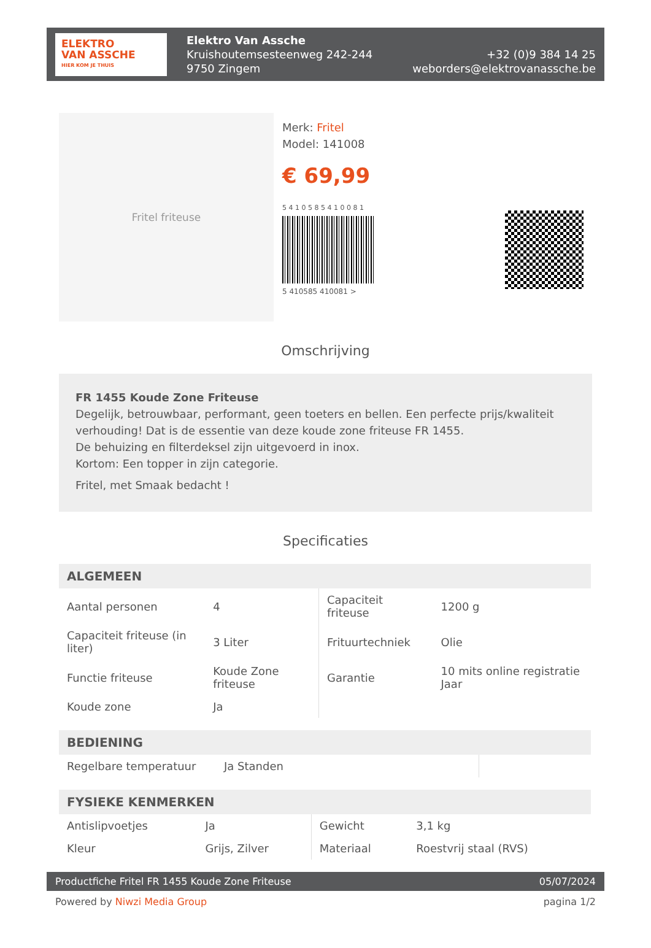ELEKTRO
VAN ASSCHE
HIER KOM JE THUIS
Elektro Van Assche
Kruishoutemsesteenweg 242-244
9750 Zingem
+32 (0)9 384 14 25
weborders@elektrovanassche.be
Fritel friteuse
Merk: Fritel
Model: 141008
€ 69,99
5 4 1 0 5 8 5 4 1 0 0 8 1
5 410585 410081 >
Omschrijving
FR 1455 Koude Zone Friteuse
Degelijk, betrouwbaar, performant, geen toeters en bellen. Een perfecte prijs/kwaliteit verhouding! Dat is de essentie van deze koude zone friteuse FR 1455.
De behuizing en filterdeksel zijn uitgevoerd in inox.
Kortom: Een topper in zijn categorie.
Fritel, met Smaak bedacht !
Specificaties
| ALGEMEEN | | | |
| --- | --- | --- | --- |
| Aantal personen | 4 | Capaciteit friteuse | 1200 g |
| Capaciteit friteuse (in liter) | 3 Liter | Frituurtechniek | Olie |
| Functie friteuse | Koude Zone friteuse | Garantie | 10 mits online registratie Jaar |
| Koude zone | Ja | | |
| BEDIENING | | | |
| --- | --- | --- | --- |
| Regelbare temperatuur | Ja Standen | | |
| FYSIEKE KENMERKEN | | | |
| --- | --- | --- | --- |
| Antislipvoetjes | Ja | Gewicht | 3,1 kg |
| Kleur | Grijs, Zilver | Materiaal | Roestvrij staal (RVS) |
Productfiche Fritel FR 1455 Koude Zone Friteuse 05/07/2024
Powered by Niwzi Media Group pagina 1/2